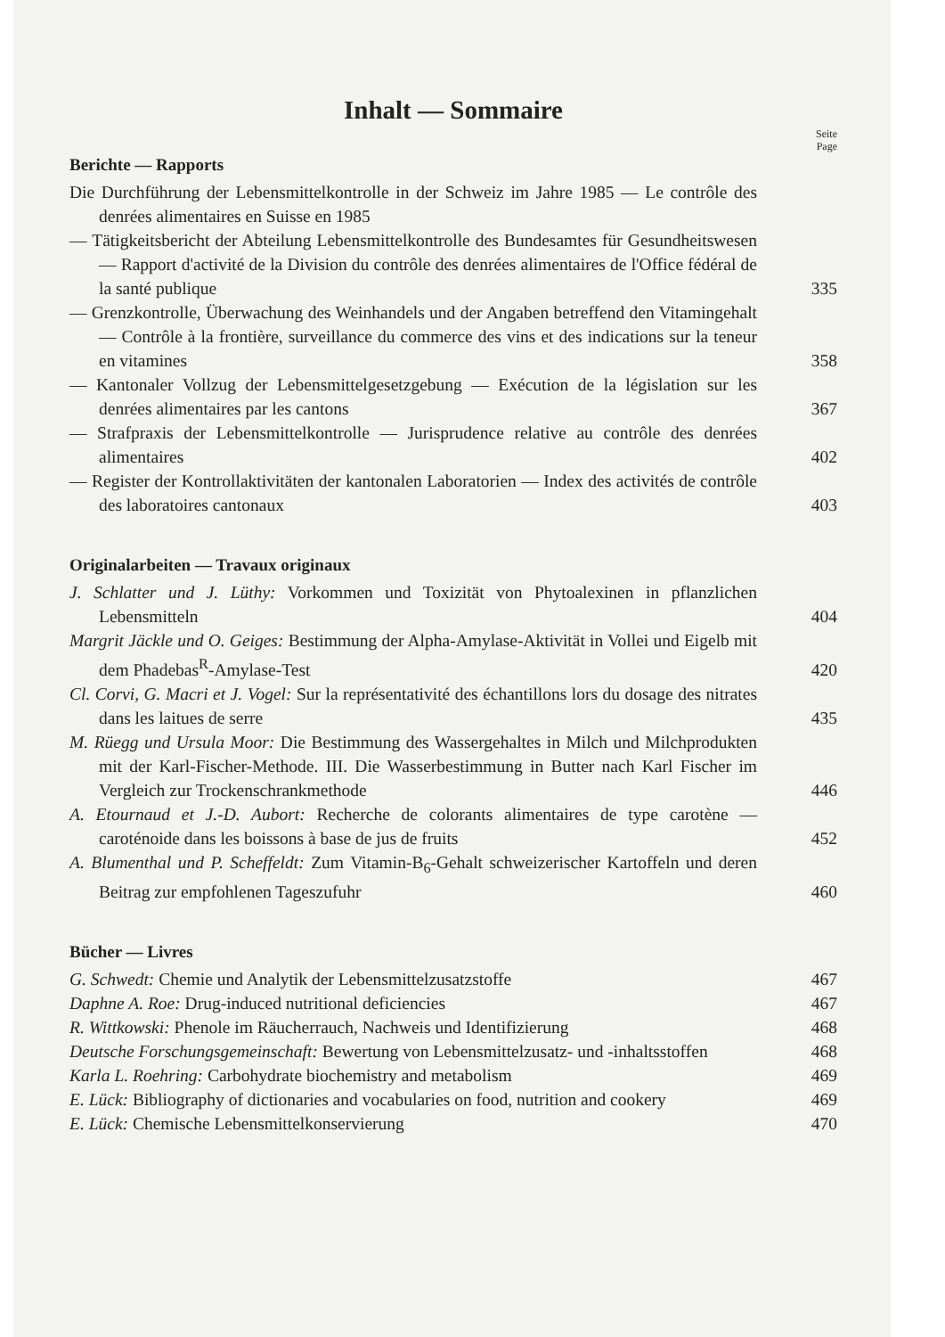Inhalt — Sommaire
Seite
Page
Berichte — Rapports
Die Durchführung der Lebensmittelkontrolle in der Schweiz im Jahre 1985 — Le contrôle des denrées alimentaires en Suisse en 1985
— Tätigkeitsbericht der Abteilung Lebensmittelkontrolle des Bundesamtes für Gesundheitswesen — Rapport d'activité de la Division du contrôle des denrées alimentaires de l'Office fédéral de la santé publique
335
— Grenzkontrolle, Überwachung des Weinhandels und der Angaben betreffend den Vitamingehalt — Contrôle à la frontière, surveillance du commerce des vins et des indications sur la teneur en vitamines
358
— Kantonaler Vollzug der Lebensmittelgesetzgebung — Exécution de la législation sur les denrées alimentaires par les cantons
367
— Strafpraxis der Lebensmittelkontrolle — Jurisprudence relative au contrôle des denrées alimentaires
402
— Register der Kontrollaktivitäten der kantonalen Laboratorien — Index des activités de contrôle des laboratoires cantonaux
403
Originalarbeiten — Travaux originaux
J. Schlatter und J. Lüthy: Vorkommen und Toxizität von Phytoalexinen in pflanzlichen Lebensmitteln
404
Margrit Jäckle und O. Geiges: Bestimmung der Alpha-Amylase-Aktivität in Vollei und Eigelb mit dem Phadebas<sup>R</sup>-Amylase-Test
420
Cl. Corvi, G. Macri et J. Vogel: Sur la représentativité des échantillons lors du dosage des nitrates dans les laitues de serre
435
M. Rüegg und Ursula Moor: Die Bestimmung des Wassergehaltes in Milch und Milchprodukten mit der Karl-Fischer-Methode. III. Die Wasserbestimmung in Butter nach Karl Fischer im Vergleich zur Trockenschrankmethode
446
A. Etournaud et J.-D. Aubort: Recherche de colorants alimentaires de type carotène — caroténoide dans les boissons à base de jus de fruits
452
A. Blumenthal und P. Scheffeldt: Zum Vitamin-B<sub>6</sub>-Gehalt schweizerischer Kartoffeln und deren Beitrag zur empfohlenen Tageszufuhr
460
Bücher — Livres
G. Schwedt: Chemie und Analytik der Lebensmittelzusatzstoffe
467
Daphne A. Roe: Drug-induced nutritional deficiencies
467
R. Wittkowski: Phenole im Räucherrauch, Nachweis und Identifizierung
468
Deutsche Forschungsgemeinschaft: Bewertung von Lebensmittelzusatz- und -inhaltsstoffen
468
Karla L. Roehring: Carbohydrate biochemistry and metabolism
469
E. Lück: Bibliography of dictionaries and vocabularies on food, nutrition and cookery
469
E. Lück: Chemische Lebensmittelkonservierung
470